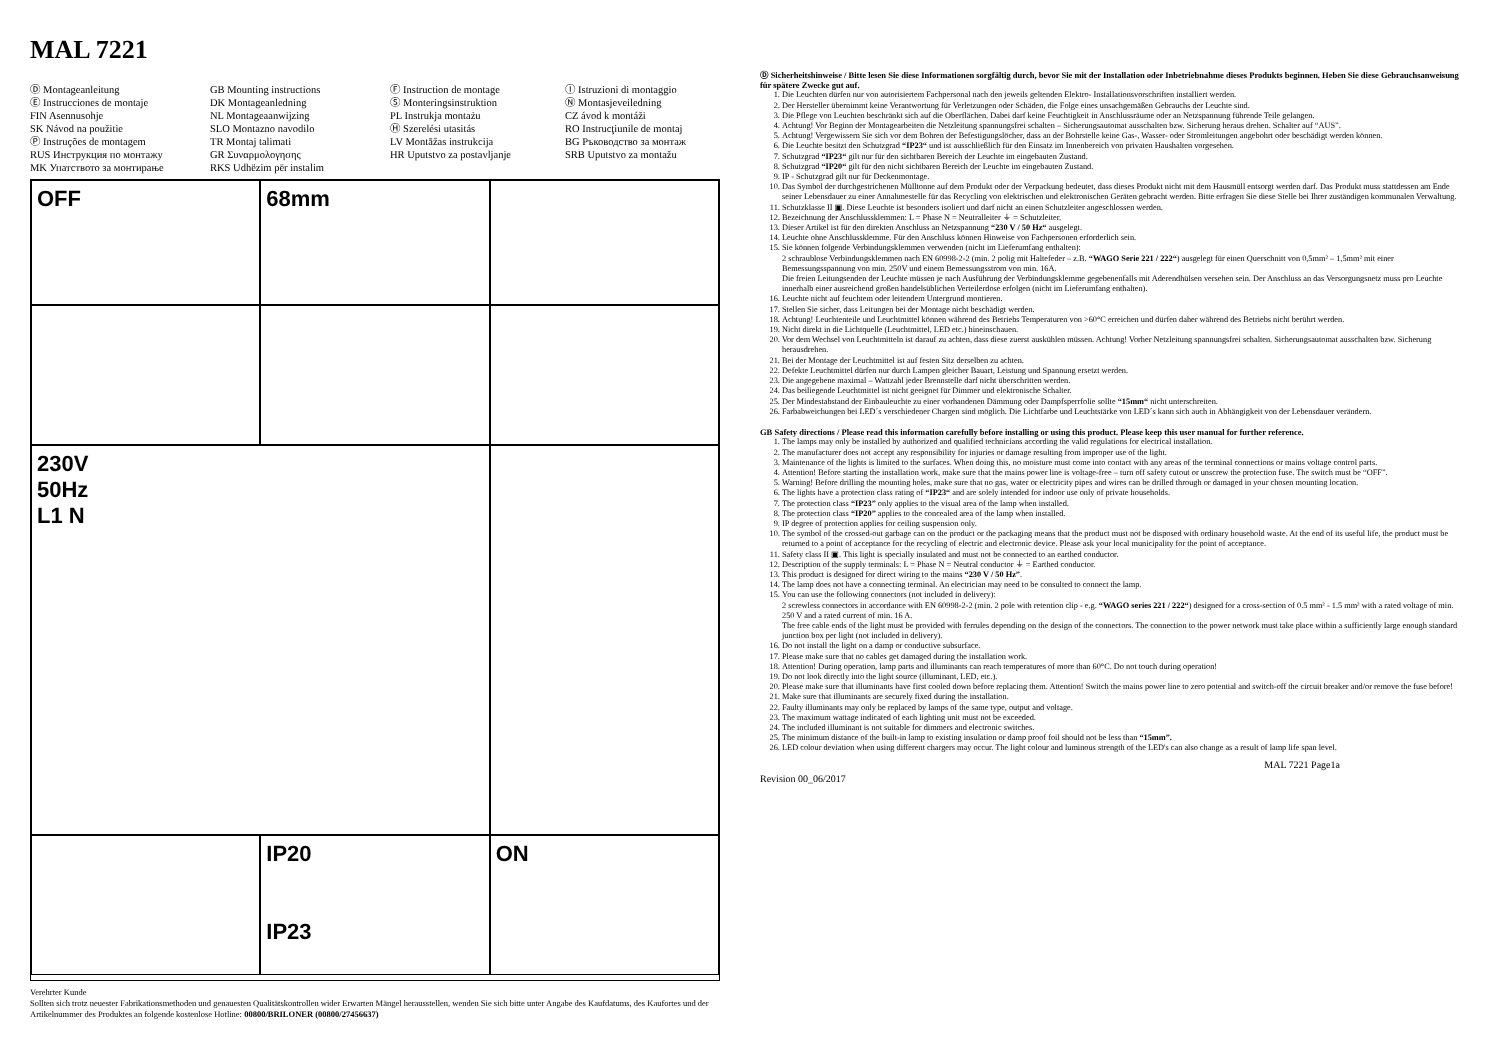MAL 7221
Ⓓ Montageanleitung GB Mounting instructions Ⓕ Instruction de montage Ⓘ Istruzioni di montaggio Ⓔ Instrucciones de montaje DK Montageanledning Ⓢ Monteringsinstruktion Ⓝ Montasjeveiledning FIN Asennusohje NL Montageaanwijzing PL Instrukja montażu CZ ávod k montáži SK Návod na použitie SLO Montazno navodilo Ⓗ Szerelési utasitás RO Instrucţiunile de montaj Ⓟ Instruções de montagem TR Montaj talimati LV Montāžas instrukcija BG Ръководство за монтаж RUS Инструкция по монтажу GR Συναρμολογησης HR Uputstvo za postavljanje SRB Uputstvo za montažu MK Упатството за монтирање RKS Udhëzim për instalim
OFF
68mm
230V
50Hz
L1 N
IP20
IP23
ON
Verehrter Kunde
Sollten sich trotz neuester Fabrikationsmethoden und genauesten Qualitätskontrollen wider Erwarten Mängel herausstellen, wenden Sie sich bitte unter Angabe des Kaufdatums, des Kaufortes und der Artikelnummer des Produktes an folgende kostenlose Hotline: 00800/BRILONER (00800/27456637)
Ⓓ Sicherheitshinweise / Bitte lesen Sie diese Informationen sorgfältig durch, bevor Sie mit der Installation oder Inbetriebnahme dieses Produkts beginnen. Heben Sie diese Gebrauchsanweisung für spätere Zwecke gut auf.
1. Die Leuchten dürfen nur von autorisiertem Fachpersonal nach den jeweils geltenden Elektro- Installationsvorschriften installiert werden.
2. Der Hersteller übernimmt keine Verantwortung für Verletzungen oder Schäden, die Folge eines unsachgemäßen Gebrauchs der Leuchte sind.
3. Die Pflege von Leuchten beschränkt sich auf die Oberflächen. Dabei darf keine Feuchtigkeit in Anschlussräume oder an Netzspannung führende Teile gelangen.
4. Achtung! Vor Beginn der Montagearbeiten die Netzleitung spannungsfrei schalten – Sicherungsautomat ausschalten bzw. Sicherung heraus drehen. Schalter auf “AUS”.
5. Achtung! Vergewissern Sie sich vor dem Bohren der Befestigungslöcher, dass an der Bohrstelle keine Gas-, Wasser- oder Stromleitungen angebohrt oder beschädigt werden können.
6. Die Leuchte besitzt den Schutzgrad “IP23“ und ist ausschließlich für den Einsatz im Innenbereich von privaten Haushalten vorgesehen.
7. Schutzgrad “IP23“ gilt nur für den sichtbaren Bereich der Leuchte im eingebauten Zustand.
8. Schutzgrad “IP20“ gilt für den nicht sichtbaren Bereich der Leuchte im eingebauten Zustand.
9. IP - Schutzgrad gilt nur für Deckenmontage.
10. Das Symbol der durchgestrichenen Mülltonne auf dem Produkt oder der Verpackung bedeutet, dass dieses Produkt nicht mit dem Hausmüll entsorgt werden darf. Das Produkt muss stattdessen am Ende seiner Lebensdauer zu einer Annahmestelle für das Recycling von elektrischen und elektronischen Geräten gebracht werden. Bitte erfragen Sie diese Stelle bei Ihrer zuständigen kommunalen Verwaltung.
11. Schutzklasse II ▣. Diese Leuchte ist besonders isoliert und darf nicht an einen Schutzleiter angeschlossen werden.
12. Bezeichnung der Anschlussklemmen: L = Phase N = Neutralleiter ⏚ = Schutzleiter.
13. Dieser Artikel ist für den direkten Anschluss an Netzspannung “230 V / 50 Hz“ ausgelegt.
14. Leuchte ohne Anschlussklemme. Für den Anschluss können Hinweise von Fachpersonen erforderlich sein.
15. Sie können folgende Verbindungsklemmen verwenden (nicht im Lieferumfang enthalten):
2 schraublose Verbindungsklemmen nach EN 60998-2-2 (min. 2 polig mit Haltefeder – z.B. “WAGO Serie 221 / 222“) ausgelegt für einen Querschnitt von 0,5mm² – 1,5mm² mit einer Bemessungsspannung von min. 250V und einem Bemessungsstrom von min. 16A.
Die freien Leitungsenden der Leuchte müssen je nach Ausführung der Verbindungsklemme gegebenenfalls mit Aderendhülsen versehen sein. Der Anschluss an das Versorgungsnetz muss pro Leuchte innerhalb einer ausreichend großen handelsüblichen Verteilerdose erfolgen (nicht im Lieferumfang enthalten).
16. Leuchte nicht auf feuchtem oder leitendem Untergrund montieren.
17. Stellen Sie sicher, dass Leitungen bei der Montage nicht beschädigt werden.
18. Achtung! Leuchtenteile und Leuchtmittel können während des Betriebs Temperaturen von >60°C erreichen und dürfen daher während des Betriebs nicht berührt werden.
19. Nicht direkt in die Lichtquelle (Leuchtmittel, LED etc.) hineinschauen.
20. Vor dem Wechsel von Leuchtmitteln ist darauf zu achten, dass diese zuerst auskühlen müssen. Achtung! Vorher Netzleitung spannungsfrei schalten. Sicherungsautomat ausschalten bzw. Sicherung herausdrehen.
21. Bei der Montage der Leuchtmittel ist auf festen Sitz derselben zu achten.
22. Defekte Leuchtmittel dürfen nur durch Lampen gleicher Bauart, Leistung und Spannung ersetzt werden.
23. Die angegebene maximal – Wattzahl jeder Brennstelle darf nicht überschritten werden.
24. Das beiliegende Leuchtmittel ist nicht geeignet für Dimmer und elektronische Schalter.
25. Der Mindestabstand der Einbauleuchte zu einer vorhandenen Dämmung oder Dampfsperrfolie sollte “15mm“ nicht unterschreiten.
26. Farbabweichungen bei LED´s verschiedener Chargen sind möglich. Die Lichtfarbe und Leuchtstärke von LED´s kann sich auch in Abhängigkeit von der Lebensdauer verändern.
GB Safety directions / Please read this information carefully before installing or using this product. Please keep this user manual for further reference.
1. The lamps may only be installed by authorized and qualified technicians according the valid regulations for electrical installation.
2. The manufacturer does not accept any responsibility for injuries or damage resulting from improper use of the light.
3. Maintenance of the lights is limited to the surfaces. When doing this, no moisture must come into contact with any areas of the terminal connections or mains voltage control parts.
4. Attention! Before starting the installation work, make sure that the mains power line is voltage-free – turn off safety cutout or unscrew the protection fuse. The switch must be “OFF”.
5. Warning! Before drilling the mounting holes, make sure that no gas, water or electricity pipes and wires can be drilled through or damaged in your chosen mounting location.
6. The lights have a protection class rating of “IP23“ and are solely intended for indoor use only of private households.
7. The protection class “IP23” only applies to the visual area of the lamp when installed.
8. The protection class “IP20” applies to the concealed area of the lamp when installed.
9. IP degree of protection applies for ceiling suspension only.
10. The symbol of the crossed-out garbage can on the product or the packaging means that the product must not be disposed with ordinary household waste. At the end of its useful life, the product must be returned to a point of acceptance for the recycling of electric and electronic device. Please ask your local municipality for the point of acceptance.
11. Safety class II ▣. This light is specially insulated and must not be connected to an earthed conductor.
12. Description of the supply terminals: L = Phase N = Neutral conductor ⏚ = Earthed conductor.
13. This product is designed for direct wiring to the mains “230 V / 50 Hz”.
14. The lamp does not have a connecting terminal. An electrician may need to be consulted to connect the lamp.
15. You can use the following connectors (not included in delivery):
2 screwless connectors in accordance with EN 60998-2-2 (min. 2 pole with retention clip - e.g. “WAGO series 221 / 222“) designed for a cross-section of 0.5 mm² - 1.5 mm² with a rated voltage of min. 250 V and a rated current of min. 16 A.
The free cable ends of the light must be provided with ferrules depending on the design of the connectors. The connection to the power network must take place within a sufficiently large enough standard junction box per light (not included in delivery).
16. Do not install the light on a damp or conductive subsurface.
17. Please make sure that no cables get damaged during the installation work.
18. Attention! During operation, lamp parts and illuminants can reach temperatures of more than 60°C. Do not touch during operation!
19. Do not look directly into the light source (illuminant, LED, etc.).
20. Please make sure that illuminants have first cooled down before replacing them. Attention! Switch the mains power line to zero potential and switch-off the circuit breaker and/or remove the fuse before!
21. Make sure that illuminants are securely fixed during the installation.
22. Faulty illuminants may only be replaced by lamps of the same type, output and voltage.
23. The maximum wattage indicated of each lighting unit must not be exceeded.
24. The included illuminant is not suitable for dimmers and electronic switches.
25. The minimum distance of the built-in lamp to existing insulation or damp proof foil should not be less than “15mm”.
26. LED colour deviation when using different chargers may occur. The light colour and luminous strength of the LED's can also change as a result of lamp life span level.
Revision 00_06/2017 MAL 7221 Page1a